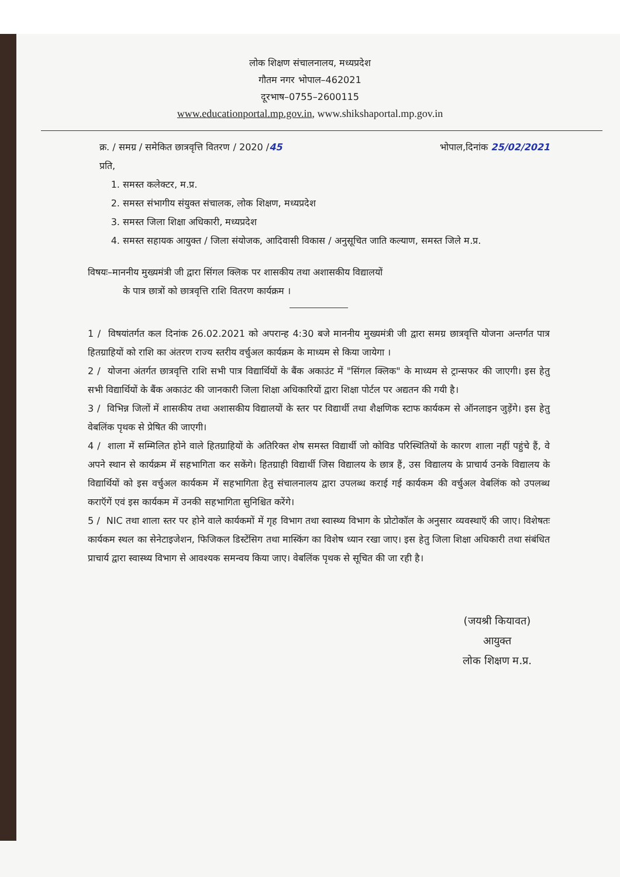लोक शिक्षण संचालनालय, मध्यप्रदेश
गौतम नगर भोपाल–462021
दूरभाष–0755–2600115
www.educationportal.mp.gov.in, www.shikshaportal.mp.gov.in
क्र. / समग्र / समेकित छात्रवृत्ति वितरण / 2020 /45 भोपाल,दिनांक 25/02/2021
प्रति,
1. समस्त कलेक्टर, म.प्र.
2. समस्त संभागीय संयुक्त संचालक, लोक शिक्षण, मध्यप्रदेश
3. समस्त जिला शिक्षा अधिकारी, मध्यप्रदेश
4. समस्त सहायक आयुक्त / जिला संयोजक, आदिवासी विकास / अनुसूचित जाति कल्याण, समस्त जिले म.प्र.
विषयः–माननीय मुख्यमंत्री जी द्वारा सिंगल क्लिक पर शासकीय तथा अशासकीय विद्यालयों
के पात्र छात्रों को छात्रवृत्ति राशि वितरण कार्यक्रम ।
1 / विषयांतर्गत कल दिनांक 26.02.2021 को अपरान्ह 4:30 बजे माननीय मुख्यमंत्री जी द्वारा समग्र छात्रवृत्ति योजना अन्तर्गत पात्र हितग्राहियों को राशि का अंतरण राज्य स्तरीय वर्चुअल कार्यक्रम के माध्यम से किया जायेगा ।
2 / योजना अंतर्गत छात्रवृत्ति राशि सभी पात्र विद्यार्थियों के बैंक अकाउंट में "सिंगल क्लिक" के माध्यम से ट्रान्सफर की जाएगी। इस हेतु सभी विद्यार्थियों के बैंक अकाउंट की जानकारी जिला शिक्षा अधिकारियों द्वारा शिक्षा पोर्टल पर अद्यतन की गयी है।
3 / विभिन्न जिलों में शासकीय तथा अशासकीय विद्यालयों के स्तर पर विद्यार्थी तथा शैक्षणिक स्टाफ कार्यकम से ऑनलाइन जुड़ेंगे। इस हेतु वेबलिंक पृथक से प्रेषित की जाएगी।
4 / शाला में सम्मिलित होने वाले हितग्राहियों के अतिरिक्त शेष समस्त विद्यार्थी जो कोविड परिस्थितियों के कारण शाला नहीं पहुंचे हैं, वे अपने स्थान से कार्यक्रम में सहभागिता कर सकेंगे। हितग्राही विद्यार्थी जिस विद्यालय के छात्र हैं, उस विद्यालय के प्राचार्य उनके विद्यालय के विद्यार्थियों को इस वर्चुअल कार्यकम में सहभागिता हेतु संचालनालय द्वारा उपलब्ध कराई गई कार्यकम की वर्चुअल वेबलिंक को उपलब्ध कराऍगें एवं इस कार्यकम में उनकी सहभागिता सुनिश्चित करेंगे।
5 / NIC तथा शाला स्तर पर होने वाले कार्यकमों में गृह विभाग तथा स्वास्थ्य विभाग के प्रोटोकॉल के अनुसार व्यवस्थाऍ की जाए। विशेषतः कार्यकम स्थल का सेनेटाइजेशन, फिजिकल डिस्टेंसिग तथा मास्किंग का विशेष ध्यान रखा जाए। इस हेतु जिला शिक्षा अधिकारी तथा संबंधित प्राचार्य द्वारा स्वास्थ्य विभाग से आवश्यक समन्वय किया जाए। वेबलिंक पृथक से सूचित की जा रही है।
(जयश्री कियावत)
आयुक्त
लोक शिक्षण म.प्र.